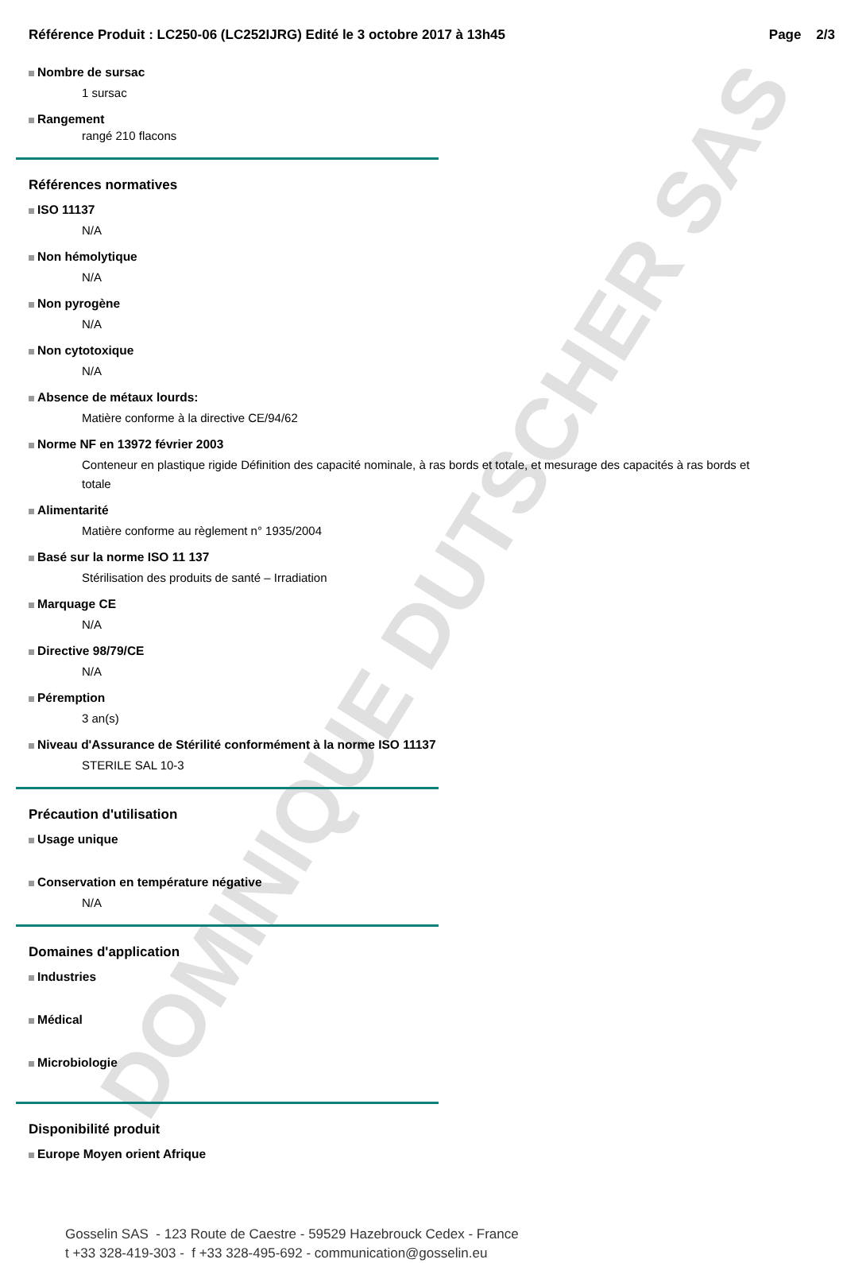DOMINIQUE DUTSCHER SAS
Référence Produit : LC250-06 (LC252IJRG) Edité le 3 octobre 2017 à 13h45 Page 2/3
Nombre de sursac
1 sursac
Rangement
rangé 210 flacons
Références normatives
ISO 11137
N/A
Non hémolytique
N/A
Non pyrogène
N/A
Non cytotoxique
N/A
Absence de métaux lourds:
Matière conforme à la directive CE/94/62
Norme NF en 13972 février 2003
Conteneur en plastique rigide Définition des capacité nominale, à ras bords et totale, et mesurage des capacités à ras bords et totale
Alimentarité
Matière conforme au règlement n° 1935/2004
Basé sur la norme ISO 11 137
Stérilisation des produits de santé – Irradiation
Marquage CE
N/A
Directive 98/79/CE
N/A
Péremption
3 an(s)
Niveau d'Assurance de Stérilité conformément à la norme ISO 11137
STERILE SAL 10-3
Précaution d'utilisation
Usage unique
Conservation en température négative
N/A
Domaines d'application
Industries
Médical
Microbiologie
Disponibilité produit
Europe Moyen orient Afrique
Gosselin SAS - 123 Route de Caestre - 59529 Hazebrouck Cedex - France
t +33 328-419-303 - f +33 328-495-692 - communication@gosselin.eu